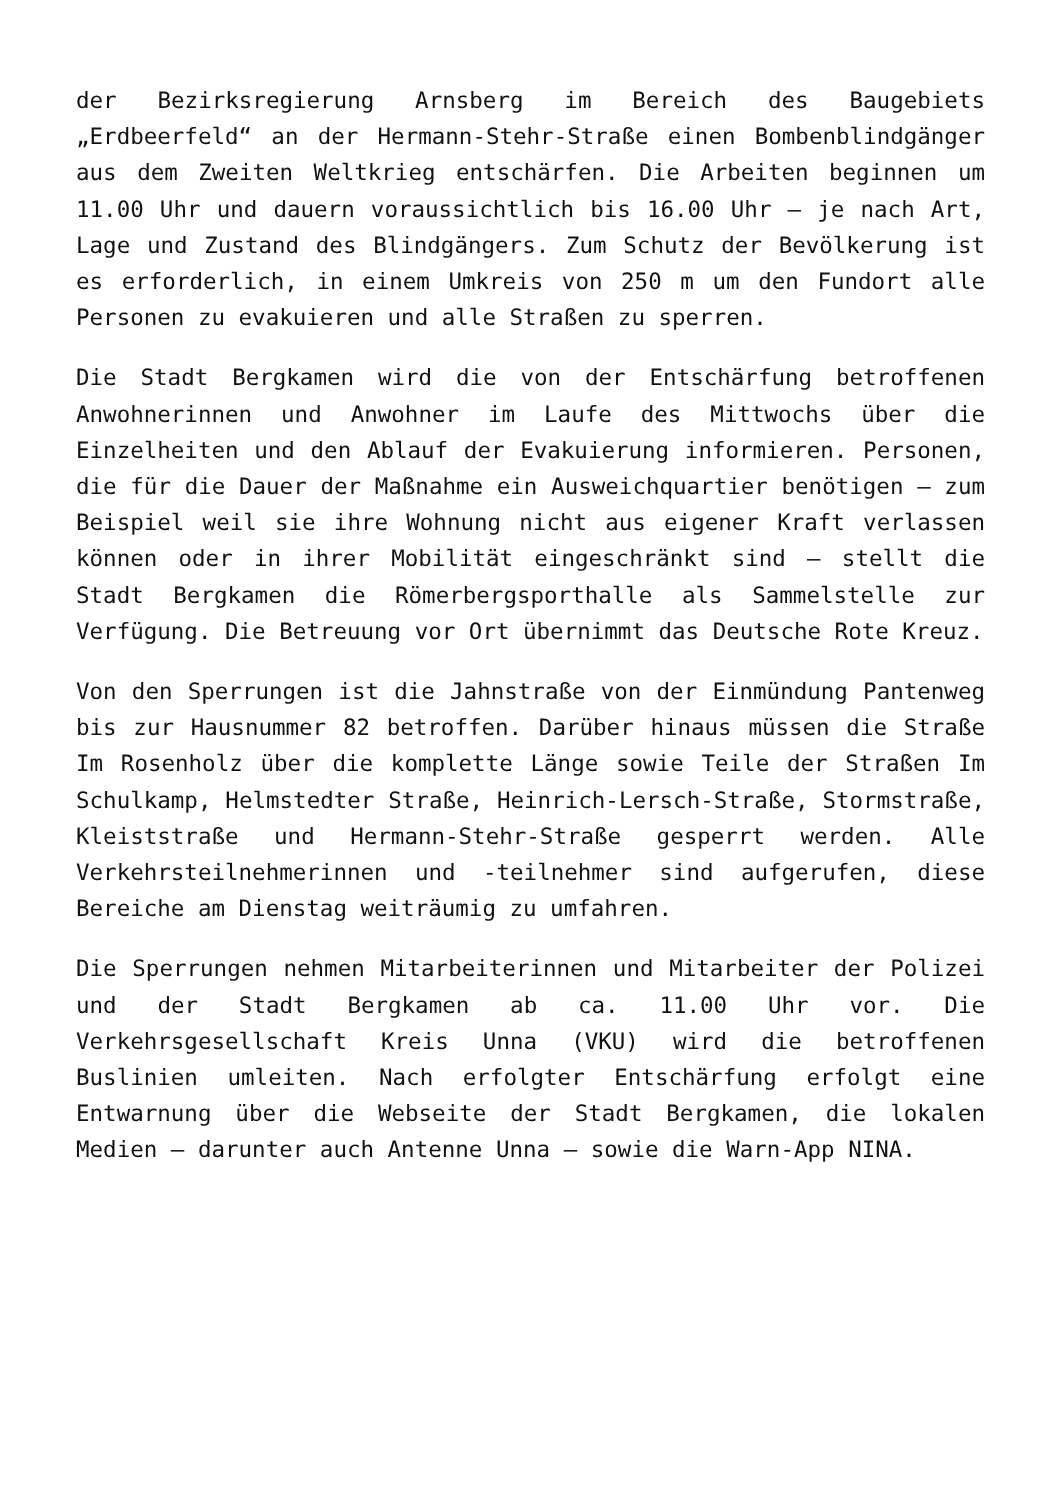der Bezirksregierung Arnsberg im Bereich des Baugebiets „Erdbeerfeld“ an der Hermann-Stehr-Straße einen Bombenblindgänger aus dem Zweiten Weltkrieg entschärfen. Die Arbeiten beginnen um 11.00 Uhr und dauern voraussichtlich bis 16.00 Uhr – je nach Art, Lage und Zustand des Blindgängers. Zum Schutz der Bevölkerung ist es erforderlich, in einem Umkreis von 250 m um den Fundort alle Personen zu evakuieren und alle Straßen zu sperren.
Die Stadt Bergkamen wird die von der Entschärfung betroffenen Anwohnerinnen und Anwohner im Laufe des Mittwochs über die Einzelheiten und den Ablauf der Evakuierung informieren. Personen, die für die Dauer der Maßnahme ein Ausweichquartier benötigen – zum Beispiel weil sie ihre Wohnung nicht aus eigener Kraft verlassen können oder in ihrer Mobilität eingeschränkt sind – stellt die Stadt Bergkamen die Römerbergsporthalle als Sammelstelle zur Verfügung. Die Betreuung vor Ort übernimmt das Deutsche Rote Kreuz.
Von den Sperrungen ist die Jahnstraße von der Einmündung Pantenweg bis zur Hausnummer 82 betroffen. Darüber hinaus müssen die Straße Im Rosenholz über die komplette Länge sowie Teile der Straßen Im Schulkamp, Helmstedter Straße, Heinrich-Lersch-Straße, Stormstraße, Kleiststraße und Hermann-Stehr-Straße gesperrt werden. Alle Verkehrsteilnehmerinnen und -teilnehmer sind aufgerufen, diese Bereiche am Dienstag weiträumig zu umfahren.
Die Sperrungen nehmen Mitarbeiterinnen und Mitarbeiter der Polizei und der Stadt Bergkamen ab ca. 11.00 Uhr vor. Die Verkehrsgesellschaft Kreis Unna (VKU) wird die betroffenen Buslinien umleiten. Nach erfolgter Entschärfung erfolgt eine Entwarnung über die Webseite der Stadt Bergkamen, die lokalen Medien – darunter auch Antenne Unna – sowie die Warn-App NINA.